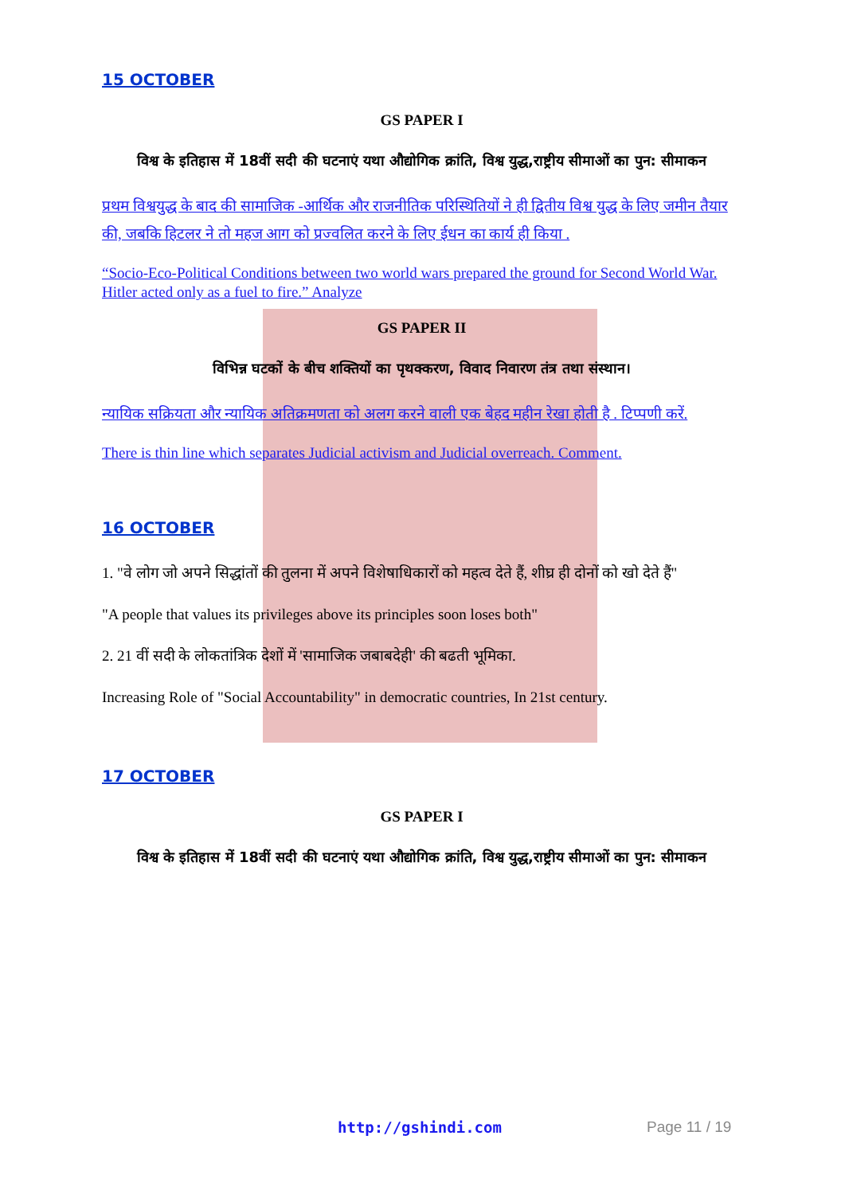15 OCTOBER
GS PAPER I
विश्व के इतिहास में 18वीं सदी की घटनाएं यथा औद्योगिक क्रांति, विश्व युद्ध,राष्ट्रीय सीमाओं का पुन: सीमाकन
प्रथम विश्वयुद्ध के बाद की सामाजिक -आर्थिक और राजनीतिक परिस्थितियों ने ही द्वितीय विश्व युद्ध के लिए जमीन तैयार की, जबकि हिटलर ने तो महज आग को प्रज्वलित करने के लिए ईधन का कार्य ही किया .
“Socio-Eco-Political Conditions between two world wars prepared the ground for Second World War. Hitler acted only as a fuel to fire.” Analyze
GS PAPER II
विभिन्न घटकों के बीच शक्तियों का पृथक्करण, विवाद निवारण तंत्र तथा संस्थान।
न्यायिक सक्रियता और न्यायिक अतिक्रमणता को अलग करने वाली एक बेहद महीन रेखा होती है . टिप्पणी करें.
There is thin line which separates Judicial activism and Judicial overreach. Comment.
16 OCTOBER
1. "वे लोग जो अपने सिद्धांतों की तुलना में अपने विशेषाधिकारों को महत्व देते हैं, शीघ्र ही दोनों को खो देते हैं"
"A people that values its privileges above its principles soon loses both"
2. 21 वीं सदी के लोकतांत्रिक देशों में 'सामाजिक जबाबदेही' की बढती भूमिका.
Increasing Role of "Social Accountability" in democratic countries, In 21st century.
17 OCTOBER
GS PAPER I
विश्व के इतिहास में 18वीं सदी की घटनाएं यथा औद्योगिक क्रांति, विश्व युद्ध,राष्ट्रीय सीमाओं का पुन: सीमाकन
http://gshindi.com Page 11 / 19